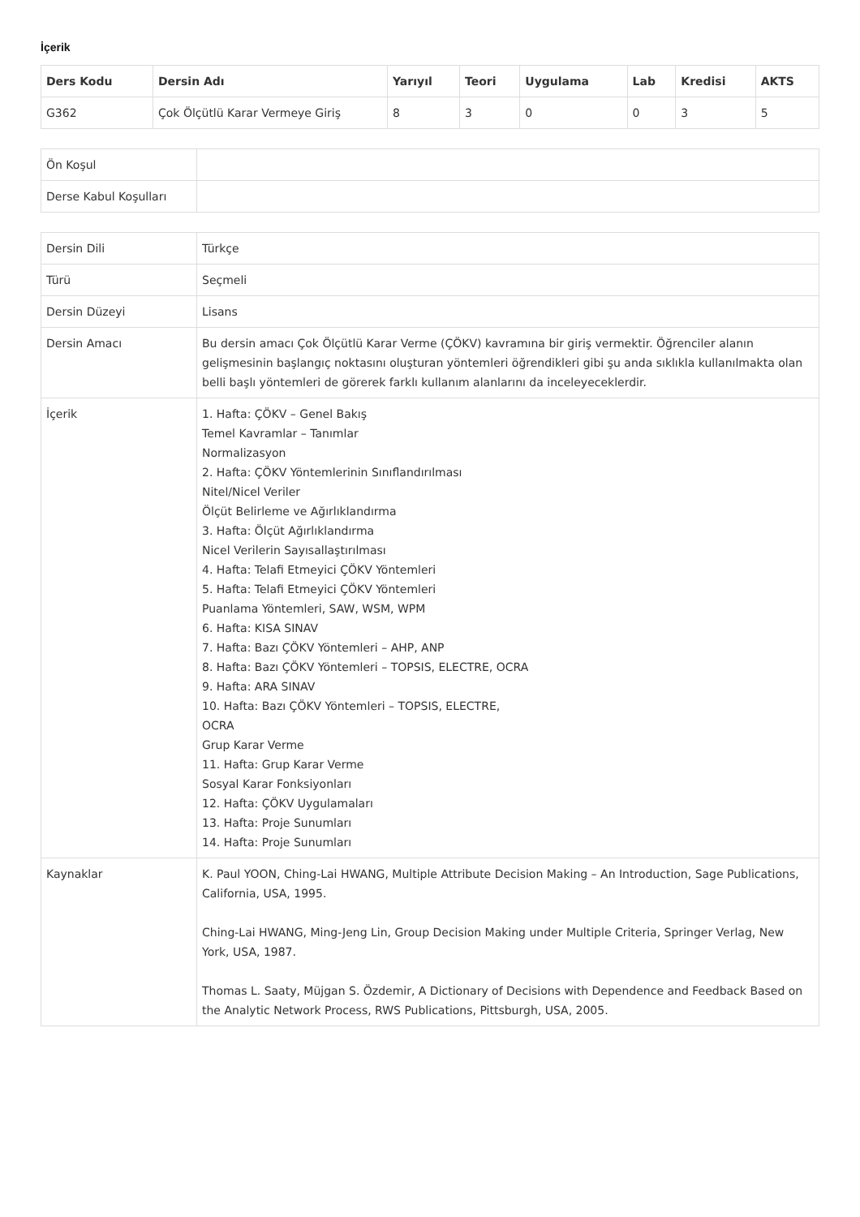İçerik
| Ders Kodu | Dersin Adı | Yarıyıl | Teori | Uygulama | Lab | Kredisi | AKTS |
| --- | --- | --- | --- | --- | --- | --- | --- |
| G362 | Çok Ölçütlü Karar Vermeye Giriş | 8 | 3 | 0 | 0 | 3 | 5 |
| Ön Koşul | |
| Derse Kabul Koşulları | |
| Dersin Dili | Türkçe |
| Türü | Seçmeli |
| Dersin Düzeyi | Lisans |
| Dersin Amacı | Bu dersin amacı Çok Ölçütlü Karar Verme (ÇÖKV) kavramına bir giriş vermektir. Öğrenciler alanın gelişmesinin başlangıç noktasını oluşturan yöntemleri öğrendikleri gibi şu anda sıklıkla kullanılmakta olan belli başlı yöntemleri de görerek farklı kullanım alanlarını da inceleyeceklerdir. |
| İçerik | 1. Hafta: ÇÖKV – Genel Bakış Temel Kavramlar – Tanımlar Normalizasyon 2. Hafta: ÇÖKV Yöntemlerinin Sınıflandırılması Nitel/Nicel Veriler Ölçüt Belirleme ve Ağırlıklandırma 3. Hafta: Ölçüt Ağırlıklandırma Nicel Verilerin Sayısallaştırılması 4. Hafta: Telafi Etmeyici ÇÖKV Yöntemleri 5. Hafta: Telafi Etmeyici ÇÖKV Yöntemleri Puanlama Yöntemleri, SAW, WSM, WPM 6. Hafta: KISA SINAV 7. Hafta: Bazı ÇÖKV Yöntemleri – AHP, ANP 8. Hafta: Bazı ÇÖKV Yöntemleri – TOPSIS, ELECTRE, OCRA 9. Hafta: ARA SINAV 10. Hafta: Bazı ÇÖKV Yöntemleri – TOPSIS, ELECTRE, OCRA Grup Karar Verme 11. Hafta: Grup Karar Verme Sosyal Karar Fonksiyonları 12. Hafta: ÇÖKV Uygulamaları 13. Hafta: Proje Sunumları 14. Hafta: Proje Sunumları |
| Kaynaklar | K. Paul YOON, Ching-Lai HWANG, Multiple Attribute Decision Making – An Introduction, Sage Publications, California, USA, 1995. Ching-Lai HWANG, Ming-Jeng Lin, Group Decision Making under Multiple Criteria, Springer Verlag, New York, USA, 1987. Thomas L. Saaty, Müjgan S. Özdemir, A Dictionary of Decisions with Dependence and Feedback Based on the Analytic Network Process, RWS Publications, Pittsburgh, USA, 2005. |